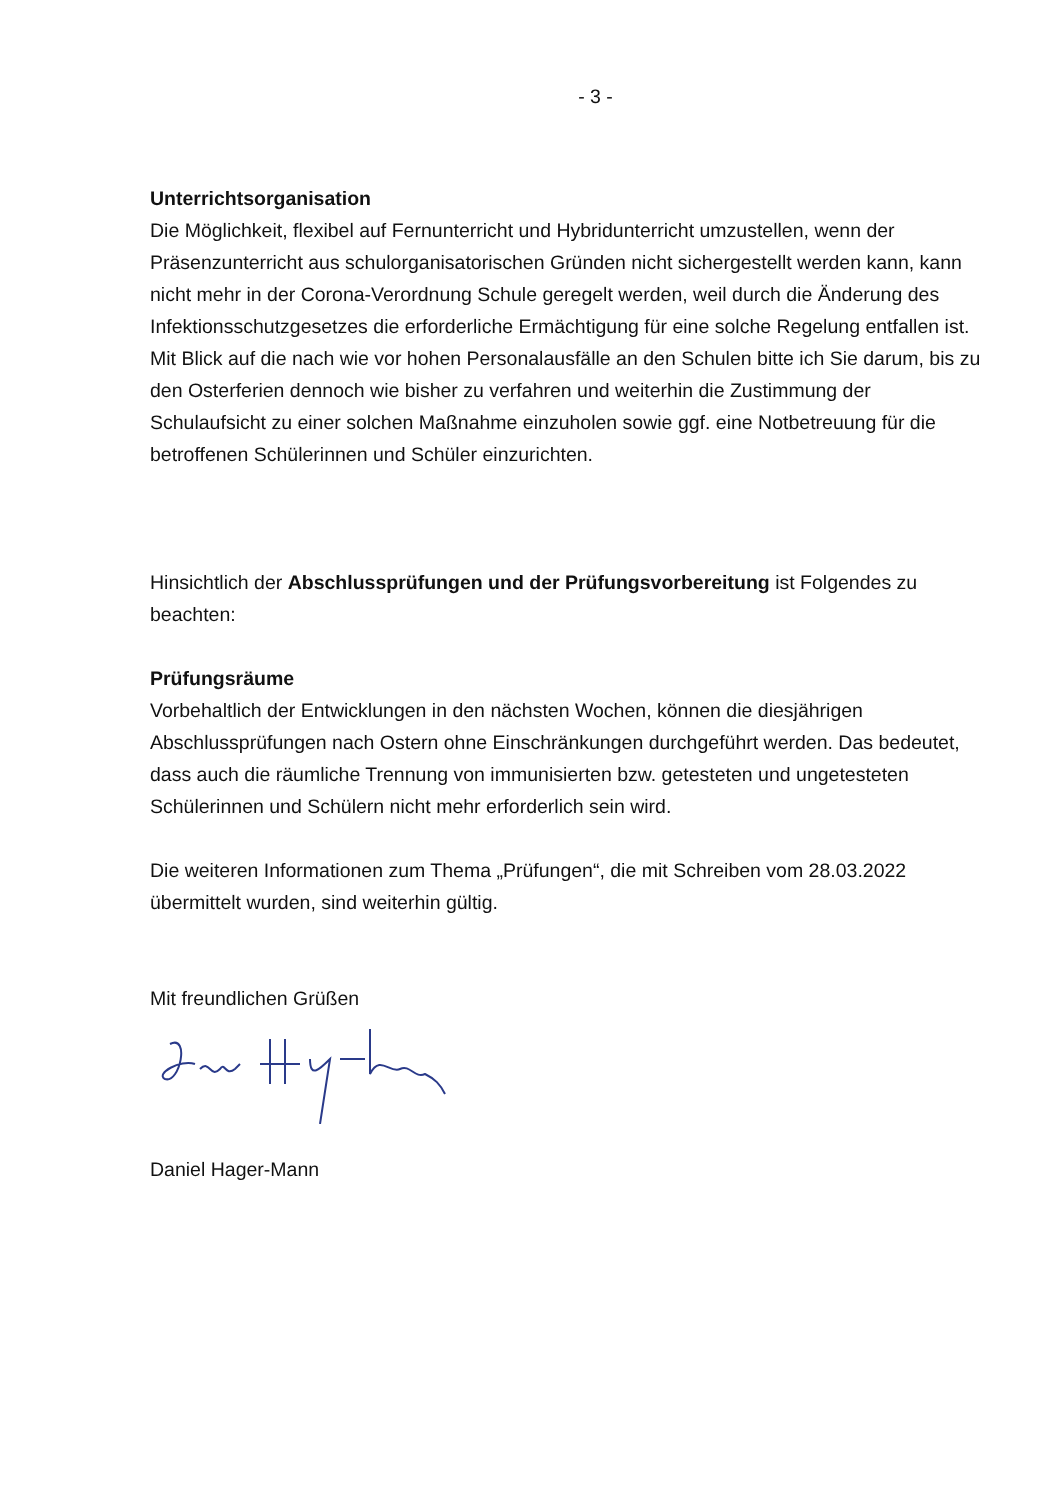- 3 -
Unterrichtsorganisation
Die Möglichkeit, flexibel auf Fernunterricht und Hybridunterricht umzustellen, wenn der Präsenzunterricht aus schulorganisatorischen Gründen nicht sichergestellt werden kann, kann nicht mehr in der Corona-Verordnung Schule geregelt werden, weil durch die Änderung des Infektionsschutzgesetzes die erforderliche Ermächtigung für eine solche Regelung entfallen ist.
Mit Blick auf die nach wie vor hohen Personalausfälle an den Schulen bitte ich Sie darum, bis zu den Osterferien dennoch wie bisher zu verfahren und weiterhin die Zustimmung der Schulaufsicht zu einer solchen Maßnahme einzuholen sowie ggf. eine Notbetreuung für die betroffenen Schülerinnen und Schüler einzurichten.
Hinsichtlich der Abschlussprüfungen und der Prüfungsvorbereitung ist Folgendes zu beachten:
Prüfungsräume
Vorbehaltlich der Entwicklungen in den nächsten Wochen, können die diesjährigen Abschlussprüfungen nach Ostern ohne Einschränkungen durchgeführt werden. Das bedeutet, dass auch die räumliche Trennung von immunisierten bzw. getesteten und ungetesteten Schülerinnen und Schülern nicht mehr erforderlich sein wird.
Die weiteren Informationen zum Thema „Prüfungen“, die mit Schreiben vom 28.03.2022 übermittelt wurden, sind weiterhin gültig.
Mit freundlichen Grüßen
Daniel Hager-Mann